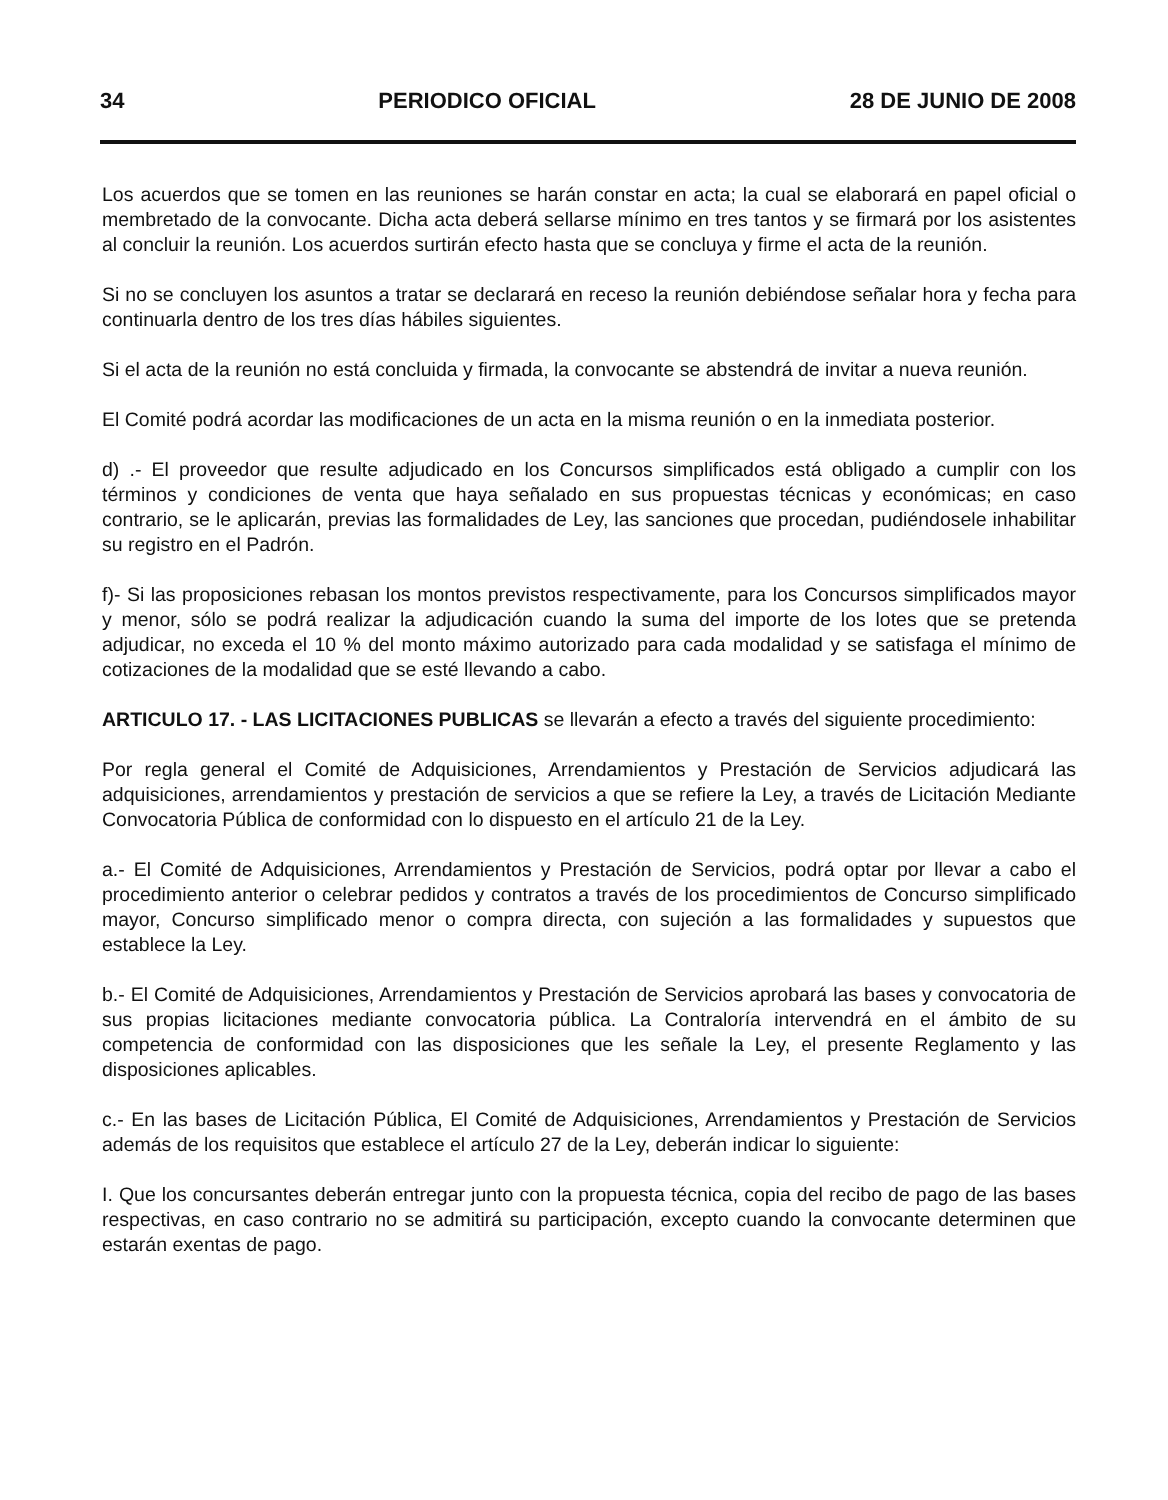34 PERIODICO OFICIAL 28 DE JUNIO DE 2008
Los acuerdos que se tomen en las reuniones se harán constar en acta; la cual se elaborará en papel oficial o membretado de la convocante. Dicha acta deberá sellarse mínimo en tres tantos y se firmará por los asistentes al concluir la reunión. Los acuerdos surtirán efecto hasta que se concluya y firme el acta de la reunión.
Si no se concluyen los asuntos a tratar se declarará en receso la reunión debiéndose señalar hora y fecha para continuarla dentro de los tres días hábiles siguientes.
Si el acta de la reunión no está concluida y firmada, la convocante se abstendrá de invitar a nueva reunión.
El Comité podrá acordar las modificaciones de un acta en la misma reunión o en la inmediata posterior.
d) .- El proveedor que resulte adjudicado en los Concursos simplificados está obligado a cumplir con los términos y condiciones de venta que haya señalado en sus propuestas técnicas y económicas; en caso contrario, se le aplicarán, previas las formalidades de Ley, las sanciones que procedan, pudiéndosele inhabilitar su registro en el Padrón.
f)- Si las proposiciones rebasan los montos previstos respectivamente, para los Concursos simplificados mayor y menor, sólo se podrá realizar la adjudicación cuando la suma del importe de los lotes que se pretenda adjudicar, no exceda el 10 % del monto máximo autorizado para cada modalidad y se satisfaga el mínimo de cotizaciones de la modalidad que se esté llevando a cabo.
ARTICULO 17. - LAS LICITACIONES PUBLICAS se llevarán a efecto a través del siguiente procedimiento:
Por regla general el Comité de Adquisiciones, Arrendamientos y Prestación de Servicios adjudicará las adquisiciones, arrendamientos y prestación de servicios a que se refiere la Ley, a través de Licitación Mediante Convocatoria Pública de conformidad con lo dispuesto en el artículo 21 de la Ley.
a.- El Comité de Adquisiciones, Arrendamientos y Prestación de Servicios, podrá optar por llevar a cabo el procedimiento anterior o celebrar pedidos y contratos a través de los procedimientos de Concurso simplificado mayor, Concurso simplificado menor o compra directa, con sujeción a las formalidades y supuestos que establece la Ley.
b.- El Comité de Adquisiciones, Arrendamientos y Prestación de Servicios aprobará las bases y convocatoria de sus propias licitaciones mediante convocatoria pública. La Contraloría intervendrá en el ámbito de su competencia de conformidad con las disposiciones que les señale la Ley, el presente Reglamento y las disposiciones aplicables.
c.- En las bases de Licitación Pública, El Comité de Adquisiciones, Arrendamientos y Prestación de Servicios además de los requisitos que establece el artículo 27 de la Ley, deberán indicar lo siguiente:
I. Que los concursantes deberán entregar junto con la propuesta técnica, copia del recibo de pago de las bases respectivas, en caso contrario no se admitirá su participación, excepto cuando la convocante determinen que estarán exentas de pago.